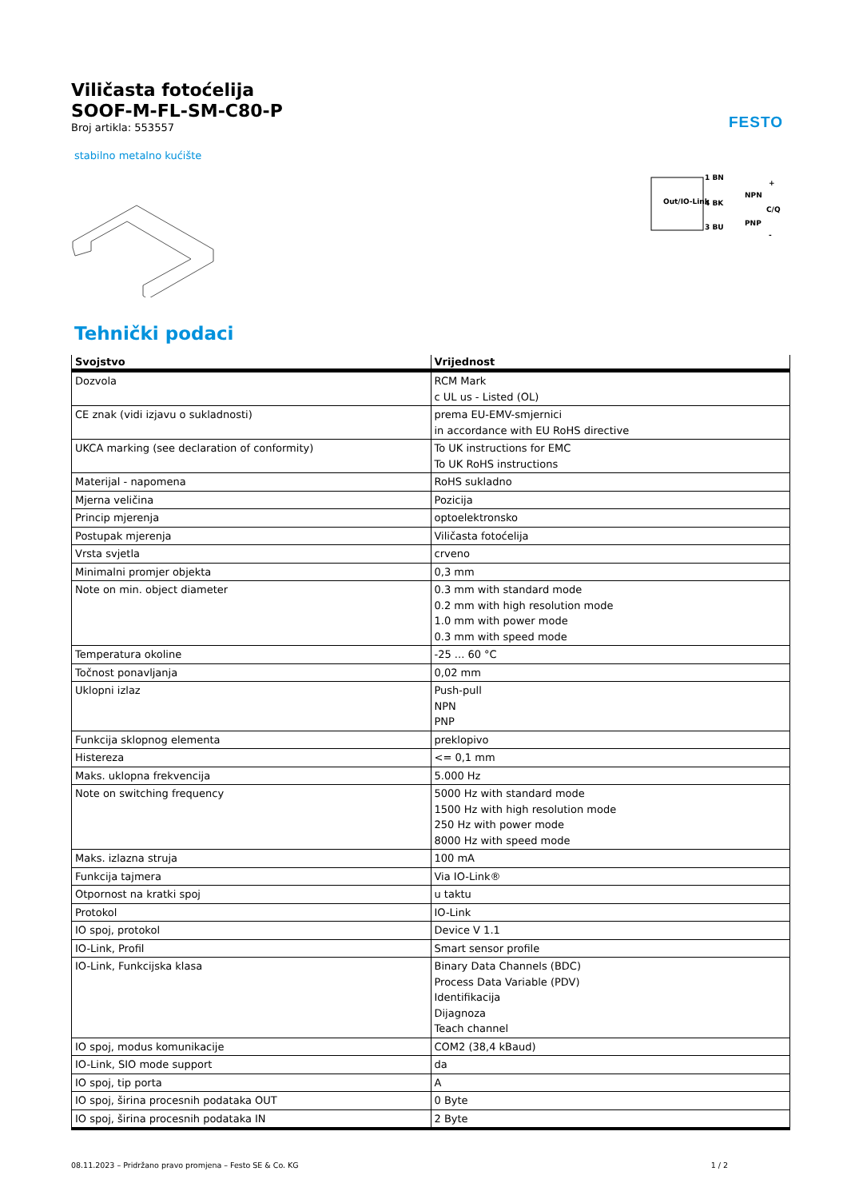FESTO
Viličasta fotoćelija
SOOF-M-FL-SM-C80-P
Broj artikla: 553557
stabilno metalno kućište
Out/IO-Link
1 BN
4 BK
3 BU
NPN
PNP
+
C/Q
-
Tehnički podaci
| Svojstvo | Vrijednost |
| --- | --- |
| Dozvola | RCM Mark c UL us - Listed (OL) |
| CE znak (vidi izjavu o sukladnosti) | prema EU-EMV-smjernici in accordance with EU RoHS directive |
| UKCA marking (see declaration of conformity) | To UK instructions for EMC To UK RoHS instructions |
| Materijal - napomena | RoHS sukladno |
| Mjerna veličina | Pozicija |
| Princip mjerenja | optoelektronsko |
| Postupak mjerenja | Viličasta fotoćelija |
| Vrsta svjetla | crveno |
| Minimalni promjer objekta | 0,3 mm |
| Note on min. object diameter | 0.3 mm with standard mode 0.2 mm with high resolution mode 1.0 mm with power mode 0.3 mm with speed mode |
| Temperatura okoline | -25 ... 60 °C |
| Točnost ponavljanja | 0,02 mm |
| Uklopni izlaz | Push-pull NPN PNP |
| Funkcija sklopnog elementa | preklopivo |
| Histereza | <= 0,1 mm |
| Maks. uklopna frekvencija | 5.000 Hz |
| Note on switching frequency | 5000 Hz with standard mode 1500 Hz with high resolution mode 250 Hz with power mode 8000 Hz with speed mode |
| Maks. izlazna struja | 100 mA |
| Funkcija tajmera | Via IO-Link® |
| Otpornost na kratki spoj | u taktu |
| Protokol | IO-Link |
| IO spoj, protokol | Device V 1.1 |
| IO-Link, Profil | Smart sensor profile |
| IO-Link, Funkcijska klasa | Binary Data Channels (BDC) Process Data Variable (PDV) Identifikacija Dijagnoza Teach channel |
| IO spoj, modus komunikacije | COM2 (38,4 kBaud) |
| IO-Link, SIO mode support | da |
| IO spoj, tip porta | A |
| IO spoj, širina procesnih podataka OUT | 0 Byte |
| IO spoj, širina procesnih podataka IN | 2 Byte |
08.11.2023 – Pridržano pravo promjena – Festo SE & Co. KG 1 / 2